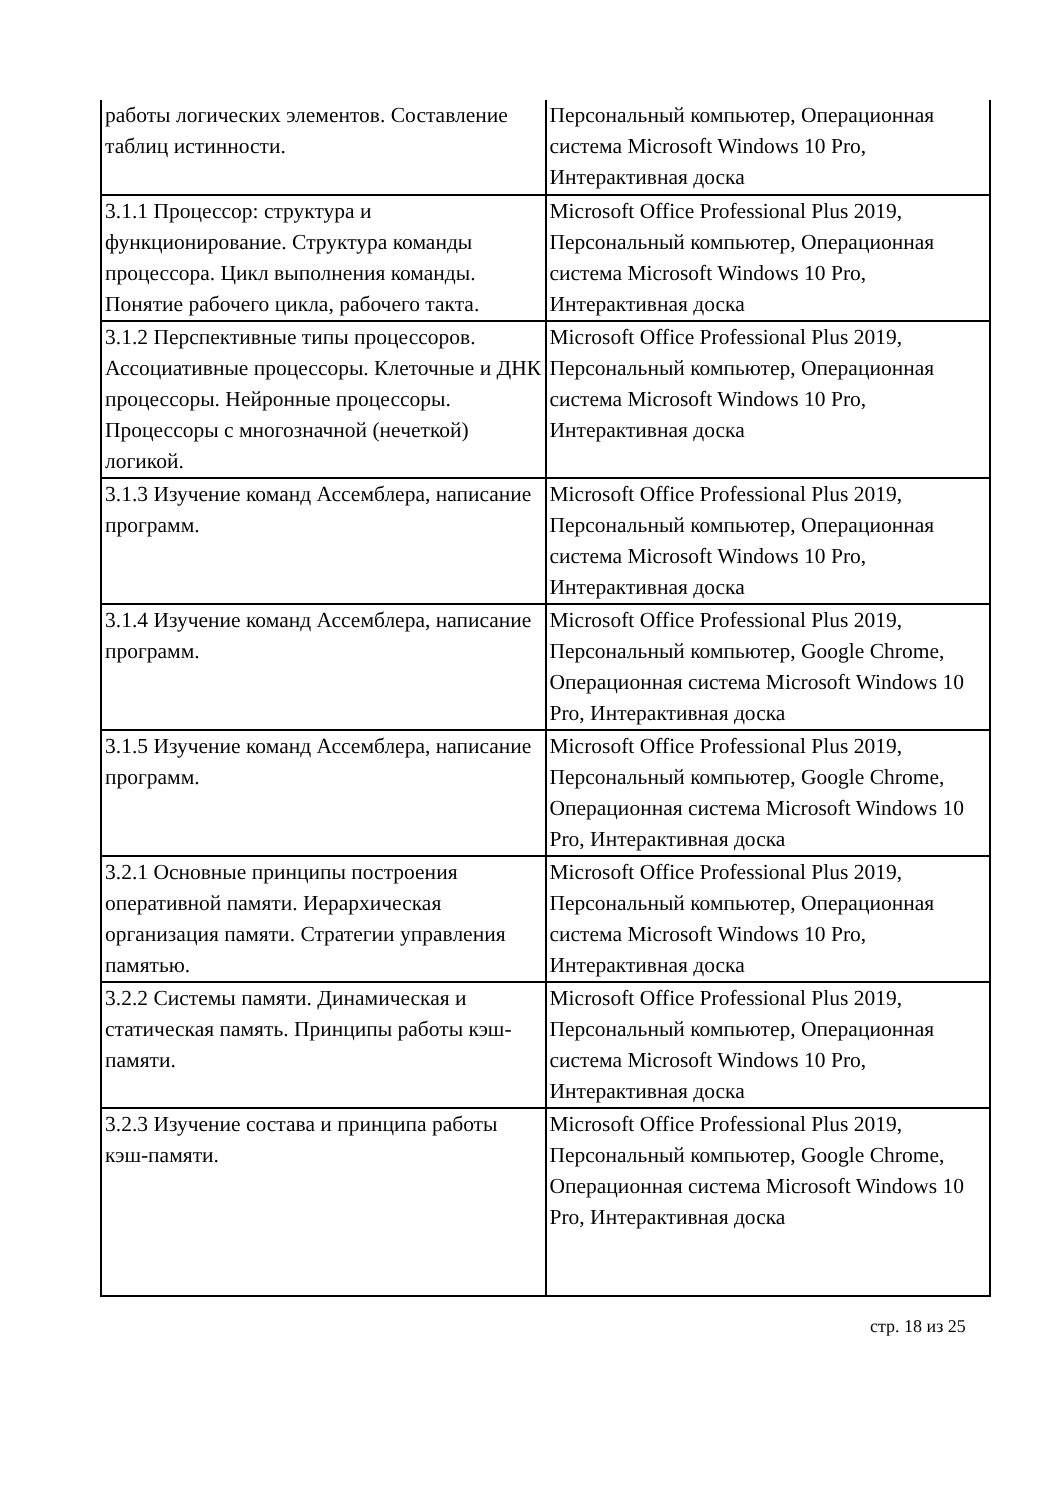| работы логических элементов. Составление таблиц истинности. | Персональный компьютер, Операционная система Microsoft Windows 10 Pro, Интерактивная доска |
| 3.1.1 Процессор: структура и функционирование. Структура команды процессора. Цикл выполнения команды. Понятие рабочего цикла, рабочего такта. | Microsoft Office Professional Plus 2019, Персональный компьютер, Операционная система Microsoft Windows 10 Pro, Интерактивная доска |
| 3.1.2 Перспективные типы процессоров. Ассоциативные процессоры. Клеточные и ДНК процессоры. Нейронные процессоры. Процессоры с многозначной (нечеткой) логикой. | Microsoft Office Professional Plus 2019, Персональный компьютер, Операционная система Microsoft Windows 10 Pro, Интерактивная доска |
| 3.1.3 Изучение команд Ассемблера, написание программ. | Microsoft Office Professional Plus 2019, Персональный компьютер, Операционная система Microsoft Windows 10 Pro, Интерактивная доска |
| 3.1.4 Изучение команд Ассемблера, написание программ. | Microsoft Office Professional Plus 2019, Персональный компьютер, Google Chrome, Операционная система Microsoft Windows 10 Pro, Интерактивная доска |
| 3.1.5 Изучение команд Ассемблера, написание программ. | Microsoft Office Professional Plus 2019, Персональный компьютер, Google Chrome, Операционная система Microsoft Windows 10 Pro, Интерактивная доска |
| 3.2.1 Основные принципы построения оперативной памяти. Иерархическая организация памяти. Стратегии управления памятью. | Microsoft Office Professional Plus 2019, Персональный компьютер, Операционная система Microsoft Windows 10 Pro, Интерактивная доска |
| 3.2.2 Системы памяти. Динамическая и статическая память. Принципы работы кэш-памяти. | Microsoft Office Professional Plus 2019, Персональный компьютер, Операционная система Microsoft Windows 10 Pro, Интерактивная доска |
| 3.2.3 Изучение состава и принципа работы кэш-памяти. | Microsoft Office Professional Plus 2019, Персональный компьютер, Google Chrome, Операционная система Microsoft Windows 10 Pro, Интерактивная доска |
стр. 18 из 25